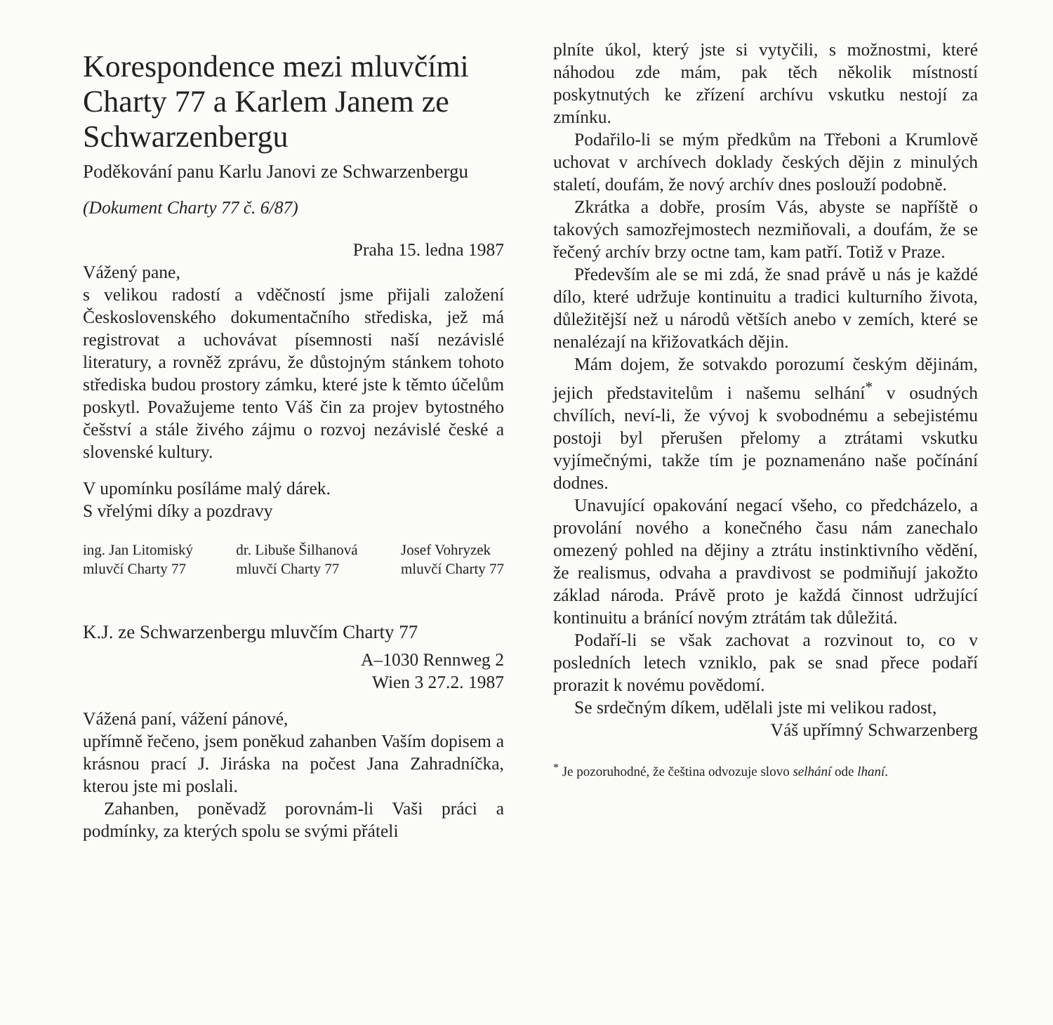Korespondence mezi mluvčími Charty 77 a Karlem Janem ze Schwarzenbergu
Poděkování panu Karlu Janovi ze Schwarzenbergu
(Dokument Charty 77 č. 6/87)
Praha 15. ledna 1987
Vážený pane,
s velikou radostí a vděčností jsme přijali založení Československého dokumentačního střediska, jež má registrovat a uchovávat písemnosti naší nezávislé literatury, a rovněž zprávu, že důstojným stánkem tohoto střediska budou prostory zámku, které jste k těmto účelům poskytl. Považujeme tento Váš čin za projev bytostného češství a stále živého zájmu o rozvoj nezávislé české a slovenské kultury.
V upomínku posíláme malý dárek.
S vřelými díky a pozdravy
ing. Jan Litomiský
mluvčí Charty 77
dr. Libuše Šilhanová
mluvčí Charty 77
Josef Vohryzek
mluvčí Charty 77
K.J. ze Schwarzenbergu mluvčím Charty 77
A–1030 Rennweg 2
Wien 3 27.2. 1987
Vážená paní, vážení pánové,
upřímně řečeno, jsem poněkud zahanben Vaším dopisem a krásnou prací J. Jiráska na počest Jana Zahradníčka, kterou jste mi poslali.
Zahanben, poněvadž porovnám-li Vaši práci a podmínky, za kterých spolu se svými přáteli
plníte úkol, který jste si vytyčili, s možnostmi, které náhodou zde mám, pak těch několik místností poskytnutých ke zřízení archívu vskutku nestojí za zmínku.
Podařilo-li se mým předkům na Třeboni a Krumlově uchovat v archívech doklady českých dějin z minulých staletí, doufám, že nový archív dnes poslouží podobně.
Zkrátka a dobře, prosím Vás, abyste se napříště o takových samozřejmostech nezmiňovali, a doufám, že se řečený archív brzy octne tam, kam patří. Totiž v Praze.
Především ale se mi zdá, že snad právě u nás je každé dílo, které udržuje kontinuitu a tradici kulturního života, důležitější než u národů větších anebo v zemích, které se nenalézají na křižovatkách dějin.
Mám dojem, že sotvakdo porozumí českým dějinám, jejich představitelům i našemu selhání<sup>*</sup> v osudných chvílích, neví-li, že vývoj k svobodnému a sebejistému postoji byl přerušen přelomy a ztrátami vskutku vyjímečnými, takže tím je poznamenáno naše počínání dodnes.
Unavující opakování negací všeho, co předcházelo, a provolání nového a konečného času nám zanechalo omezený pohled na dějiny a ztrátu instinktivního vědění, že realismus, odvaha a pravdivost se podmiňují jakožto základ národa. Právě proto je každá činnost udržující kontinuitu a bránící novým ztrátám tak důležitá.
Podaří-li se však zachovat a rozvinout to, co v posledních letech vzniklo, pak se snad přece podaří prorazit k novému povědomí.
Se srdečným díkem, udělali jste mi velikou radost,
Váš upřímný Schwarzenberg
<sup>*</sup> Je pozoruhodné, že čeština odvozuje slovo selhání ode lhaní.